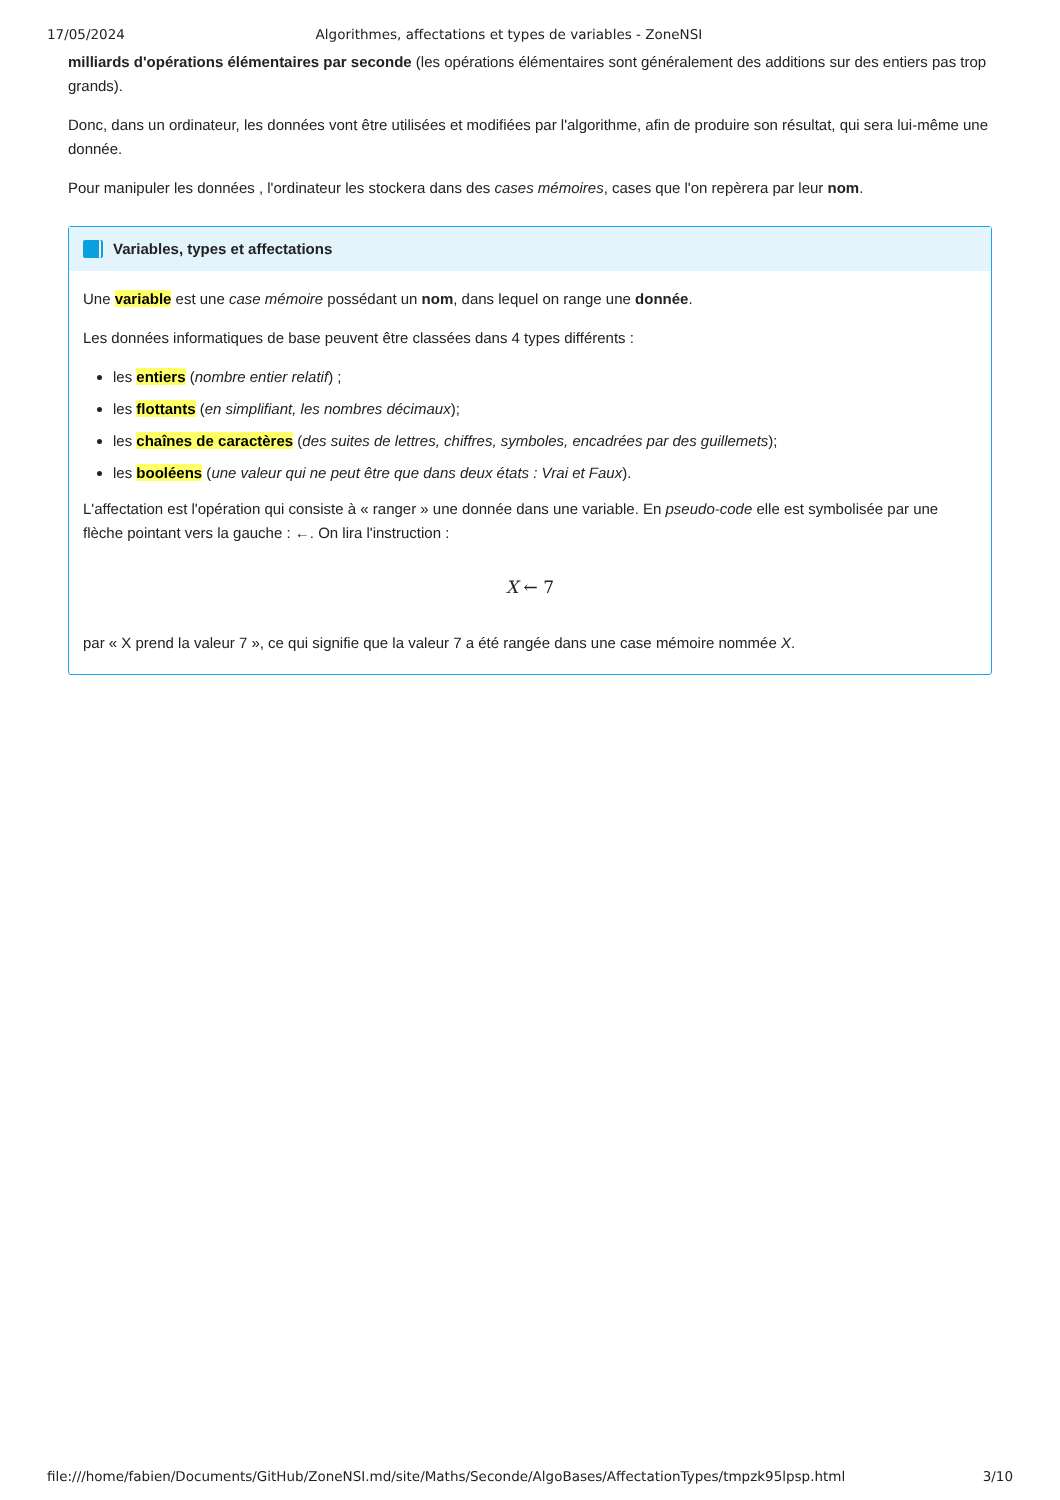17/05/2024 Algorithmes, affectations et types de variables - ZoneNSI
milliards d'opérations élémentaires par seconde (les opérations élémentaires sont généralement des additions sur des entiers pas trop grands).
Donc, dans un ordinateur, les données vont être utilisées et modifiées par l'algorithme, afin de produire son résultat, qui sera lui-même une donnée.
Pour manipuler les données , l'ordinateur les stockera dans des cases mémoires, cases que l'on repèrera par leur nom.
Variables, types et affectations
Une variable est une case mémoire possédant un nom, dans lequel on range une donnée.
Les données informatiques de base peuvent être classées dans 4 types différents :
les entiers (nombre entier relatif) ;
les flottants (en simplifiant, les nombres décimaux);
les chaînes de caractères (des suites de lettres, chiffres, symboles, encadrées par des guillemets);
les booléens (une valeur qui ne peut être que dans deux états : Vrai et Faux).
L'affectation est l'opération qui consiste à « ranger » une donnée dans une variable. En pseudo-code elle est symbolisée par une flèche pointant vers la gauche : ←. On lira l'instruction :
X ← 7
par « X prend la valeur 7 », ce qui signifie que la valeur 7 a été rangée dans une case mémoire nommée X.
file:///home/fabien/Documents/GitHub/ZoneNSI.md/site/Maths/Seconde/AlgoBases/AffectationTypes/tmpzk95lpsp.html 3/10